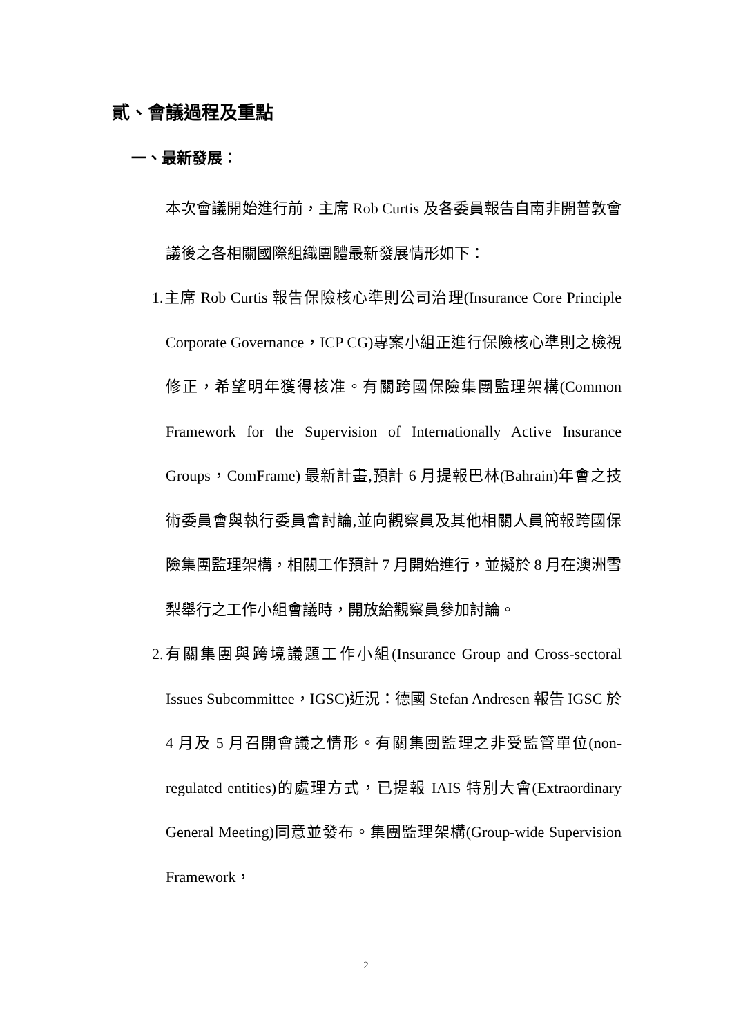貳、會議過程及重點
一、最新發展：
本次會議開始進行前，主席 Rob Curtis 及各委員報告自南非開普敦會議後之各相關國際組織團體最新發展情形如下：
1.主席 Rob Curtis 報告保險核心準則公司治理(Insurance Core Principle Corporate Governance，ICP CG)專案小組正進行保險核心準則之檢視修正，希望明年獲得核准。有關跨國保險集團監理架構(Common Framework for the Supervision of Internationally Active Insurance Groups，ComFrame) 最新計畫,預計 6 月提報巴林(Bahrain)年會之技術委員會與執行委員會討論,並向觀察員及其他相關人員簡報跨國保險集團監理架構，相關工作預計 7 月開始進行，並擬於 8 月在澳洲雪梨舉行之工作小組會議時，開放給觀察員參加討論。
2.有關集團與跨境議題工作小組(Insurance Group and Cross-sectoral Issues Subcommittee，IGSC)近況：德國 Stefan Andresen 報告 IGSC 於 4 月及 5 月召開會議之情形。有關集團監理之非受監管單位(non-regulated entities)的處理方式，已提報 IAIS 特別大會(Extraordinary General Meeting)同意並發布。集團監理架構(Group-wide Supervision Framework，
2